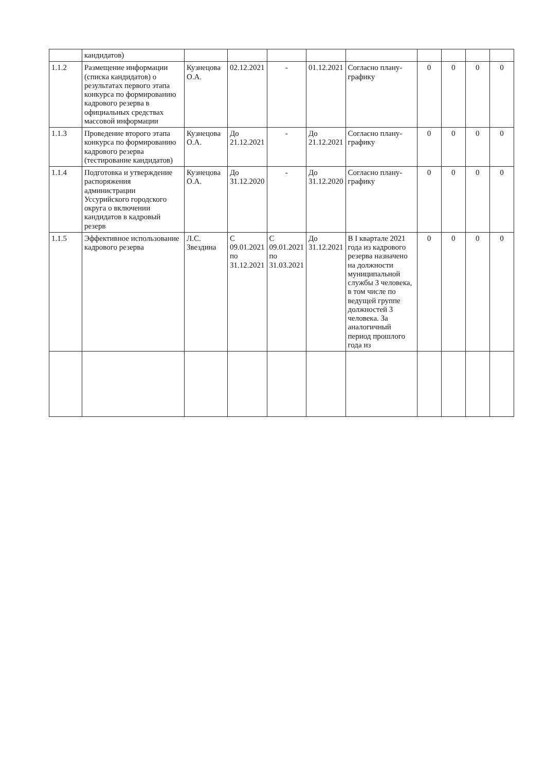| | кандидатов) | | | | | | | | | |
| 1.1.2 | Размещение информации (списка кандидатов) о результатах первого этапа конкурса по формированию кадрового резерва в официальных средствах массовой информации | Кузнецова О.А. | 02.12.2021 | - | 01.12.2021 | Согласно плану-графику | 0 | 0 | 0 | 0 |
| 1.1.3 | Проведение второго этапа конкурса по формированию кадрового резерва (тестирование кандидатов) | Кузнецова О.А. | До 21.12.2021 | - | До 21.12.2021 | Согласно плану-графику | 0 | 0 | 0 | 0 |
| 1.1.4 | Подготовка и утверждение распоряжения администрации Уссурийского городского округа о включении кандидатов в кадровый резерв | Кузнецова О.А. | До 31.12.2020 | - | До 31.12.2020 | Согласно плану-графику | 0 | 0 | 0 | 0 |
| 1.1.5 | Эффективное использование кадрового резерва | Л.С. Звездина | С 09.01.2021 по 31.12.2021 | С 09.01.2021 по 31.03.2021 | До 31.12.2021 | В I квартале 2021 года из кадрового резерва назначено на должности муниципальной службы 3 человека, в том числе по ведущей группе должностей 3 человека. За аналогичный период прошлого года из | 0 | 0 | 0 | 0 |